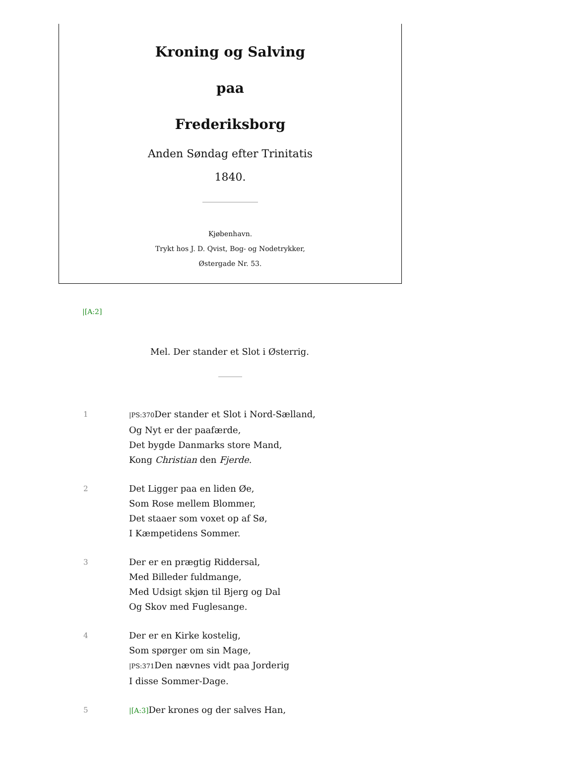Kroning og Salving
paa
Frederiksborg
Anden Søndag efter Trinitatis
1840.
Kjøbenhavn.
Trykt hos J. D. Qvist, Bog- og Nodetrykker,
Østergade Nr. 53.
|[A:2]
Mel. Der stander et Slot i Østerrig.
1
|PS:370 Der stander et Slot i Nord-Sælland,
Og Nyt er der paafærde,
Det bygde Danmarks store Mand,
Kong Christian den Fjerde.
2
Det Ligger paa en liden Øe,
Som Rose mellem Blommer,
Det staaer som voxet op af Sø,
I Kæmpetidens Sommer.
3
Der er en prægtig Riddersal,
Med Billeder fuldmange,
Med Udsigt skjøn til Bjerg og Dal
Og Skov med Fuglesange.
4
Der er en Kirke kostelig,
Som spørger om sin Mage,
|PS:371 Den nævnes vidt paa Jorderig
I disse Sommer-Dage.
5 |[A:3] Der krones og der salves Han,